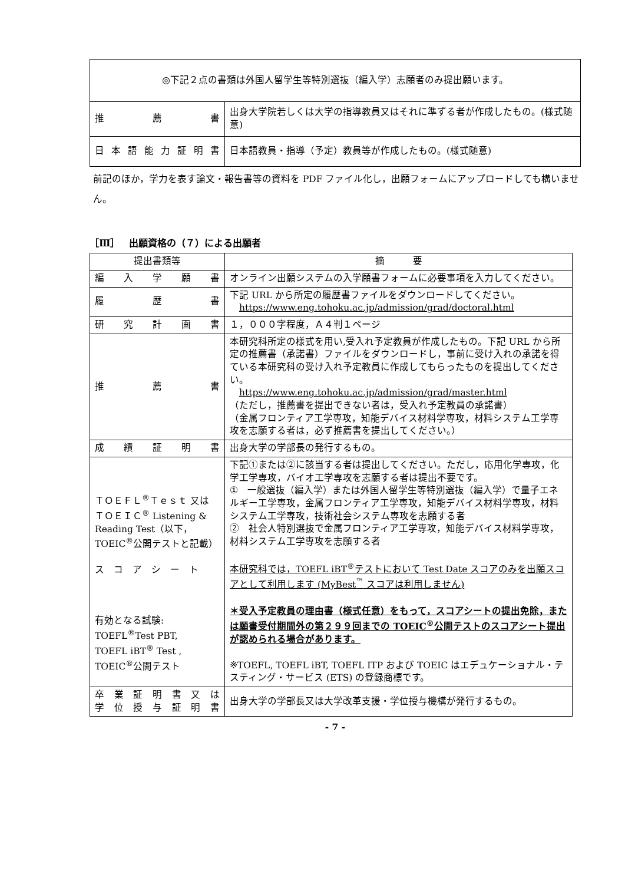| ◎下記２点の書類は外国人留学生等特別選抜（編入学）志願者のみ提出願います。 | |
| 推 薦 書 | 出身大学院若しくは大学の指導教員又はそれに準ずる者が作成したもの。(様式随意) |
| 日本語能力証明書 | 日本語教員・指導（予定）教員等が作成したもの。(様式随意) |
前記のほか，学力を表す論文・報告書等の資料を PDF ファイル化し，出願フォームにアップロードしても構いません。
［Ⅲ］　出願資格の（７）による出願者
| 提出書類等 | 摘 要 |
| --- | --- |
| 編 入 学 願 書 | オンライン出願システムの入学願書フォームに必要事項を入力してください。 |
| 履 歴 書 | 下記 URL から所定の履歴書ファイルをダウンロードしてください。 https://www.eng.tohoku.ac.jp/admission/grad/doctoral.html |
| 研 究 計 画 書 | １，０００字程度，Ａ４判１ページ |
| 推 薦 書 | 本研究科所定の様式を用い,受入れ予定教員が作成したもの。下記 URL から所定の推薦書（承諾書）ファイルをダウンロードし，事前に受け入れの承諾を得ている本研究科の受け入れ予定教員に作成してもらったものを提出してください。 https://www.eng.tohoku.ac.jp/admission/grad/master.html （ただし，推薦書を提出できない者は，受入れ予定教員の承諾書） （金属フロンティア工学専攻，知能デバイス材料学専攻，材料システム工学専攻を志願する者は，必ず推薦書を提出してください。） |
| 成 績 証 明 書 | 出身大学の学部長の発行するもの。 |
| ＴＯＥＦＬ<sup>®</sup>Ｔｅｓｔ 又は ＴＯＥＩＣ<sup>®</sup> Listening & Reading Test（以下，TOEIC<sup>®</sup>公開テストと記載） ス コ ア シ ー ト 有効となる試験: TOEFL<sup>®</sup>Test PBT, TOEFL iBT<sup>®</sup> Test , TOEIC<sup>®</sup>公開テスト | 下記①または②に該当する者は提出してください。ただし，応用化学専攻，化学工学専攻，バイオ工学専攻を志願する者は提出不要です。 ① 一般選抜（編入学）または外国人留学生等特別選抜（編入学）で量子エネルギー工学専攻，金属フロンティア工学専攻，知能デバイス材料学専攻，材料システム工学専攻，技術社会システム専攻を志願する者 ② 社会人特別選抜で金属フロンティア工学専攻，知能デバイス材料学専攻，材料システム工学専攻を志願する者 本研究科では，TOEFL iBT<sup>®</sup>テストにおいて Test Date スコアのみを出願スコアとして利用します (MyBest<sup>™</sup> スコアは利用しません) ＊受入予定教員の理由書（様式任意）をもって，スコアシートの提出免除，または願書受付期間外の第２９９回までの TOEIC<sup>®</sup>公開テストのスコアシート提出が認められる場合があります。 ※TOEFL, TOEFL iBT, TOEFL ITP および TOEIC はエデュケーショナル・テスティング・サービス (ETS) の登録商標です。 |
| 卒業証明書又は 学位授与証明書 | 出身大学の学部長又は大学改革支援・学位授与機構が発行するもの。 |
- 7 -